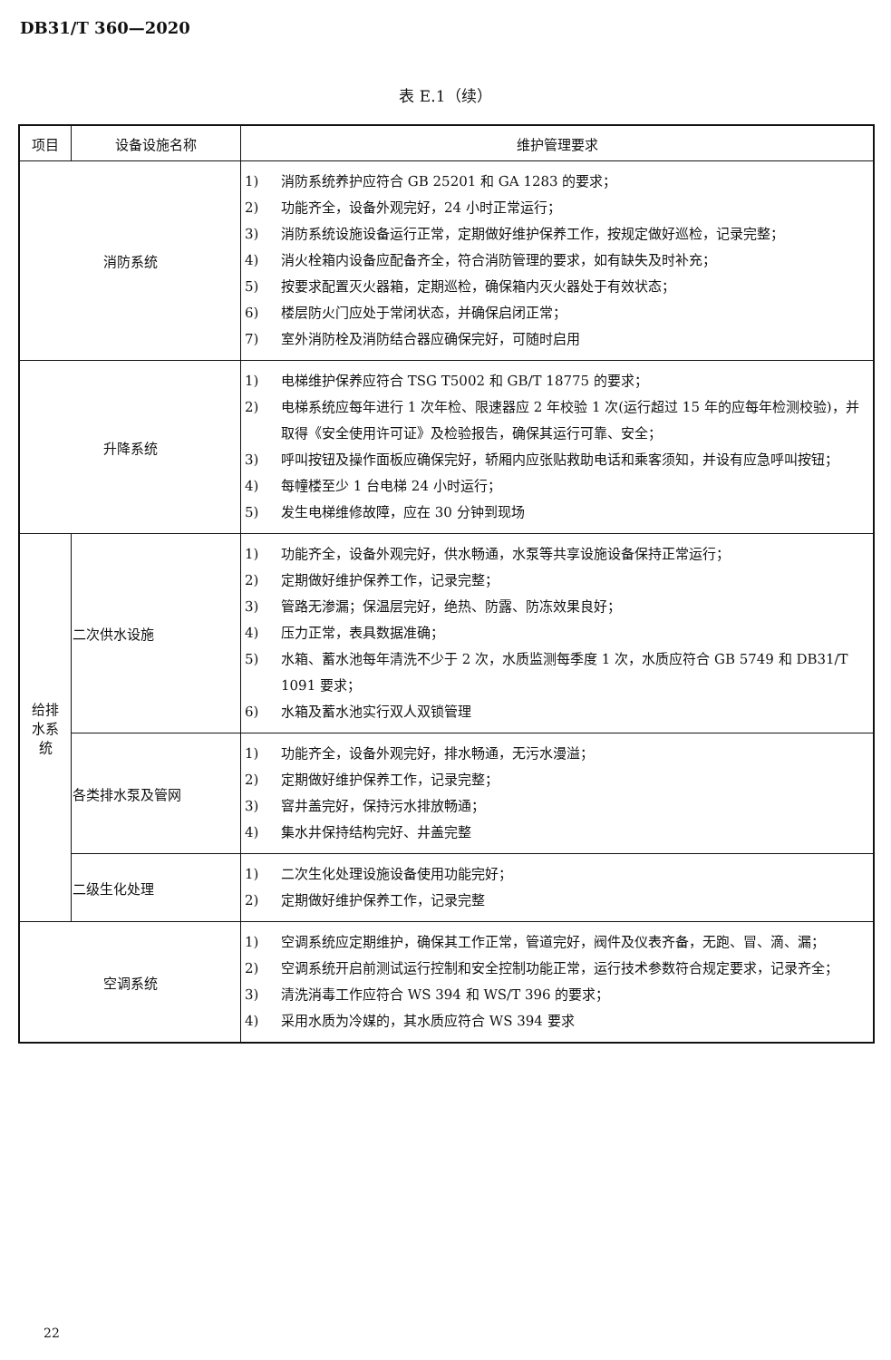DB31/T 360—2020
表 E.1（续）
| 项目 | 设备设施名称 | 维护管理要求 |
| --- | --- | --- |
| 消防系统 | | 1) 消防系统养护应符合 GB 25201 和 GA 1283 的要求； 2) 功能齐全，设备外观完好，24 小时正常运行； 3) 消防系统设施设备运行正常，定期做好维护保养工作，按规定做好巡检，记录完整； 4) 消火栓箱内设备应配备齐全，符合消防管理的要求，如有缺失及时补充； 5) 按要求配置灭火器箱，定期巡检，确保箱内灭火器处于有效状态； 6) 楼层防火门应处于常闭状态，并确保启闭正常； 7) 室外消防栓及消防结合器应确保完好，可随时启用 |
| 升降系统 | | 1) 电梯维护保养应符合 TSG T5002 和 GB/T 18775 的要求； 2) 电梯系统应每年进行 1 次年检、限速器应 2 年校验 1 次(运行超过 15 年的应每年检测校验)，并取得《安全使用许可证》及检验报告，确保其运行可靠、安全； 3) 呼叫按钮及操作面板应确保完好，轿厢内应张贴救助电话和乘客须知，并设有应急呼叫按钮； 4) 每幢楼至少 1 台电梯 24 小时运行； 5) 发生电梯维修故障，应在 30 分钟到现场 |
| 给排 水系 统 | 二次供水设施 | 1) 功能齐全，设备外观完好，供水畅通，水泵等共享设施设备保持正常运行； 2) 定期做好维护保养工作，记录完整； 3) 管路无渗漏；保温层完好，绝热、防露、防冻效果良好； 4) 压力正常，表具数据准确； 5) 水箱、蓄水池每年清洗不少于 2 次，水质监测每季度 1 次，水质应符合 GB 5749 和 DB31/T 1091 要求； 6) 水箱及蓄水池实行双人双锁管理 |
| | 各类排水泵及管网 | 1) 功能齐全，设备外观完好，排水畅通，无污水漫溢； 2) 定期做好维护保养工作，记录完整； 3) 窨井盖完好，保持污水排放畅通； 4) 集水井保持结构完好、井盖完整 |
| | 二级生化处理 | 1) 二次生化处理设施设备使用功能完好； 2) 定期做好维护保养工作，记录完整 |
| 空调系统 | | 1) 空调系统应定期维护，确保其工作正常，管道完好，阀件及仪表齐备，无跑、冒、滴、漏； 2) 空调系统开启前测试运行控制和安全控制功能正常，运行技术参数符合规定要求，记录齐全； 3) 清洗消毒工作应符合 WS 394 和 WS/T 396 的要求； 4) 采用水质为冷媒的，其水质应符合 WS 394 要求 |
22